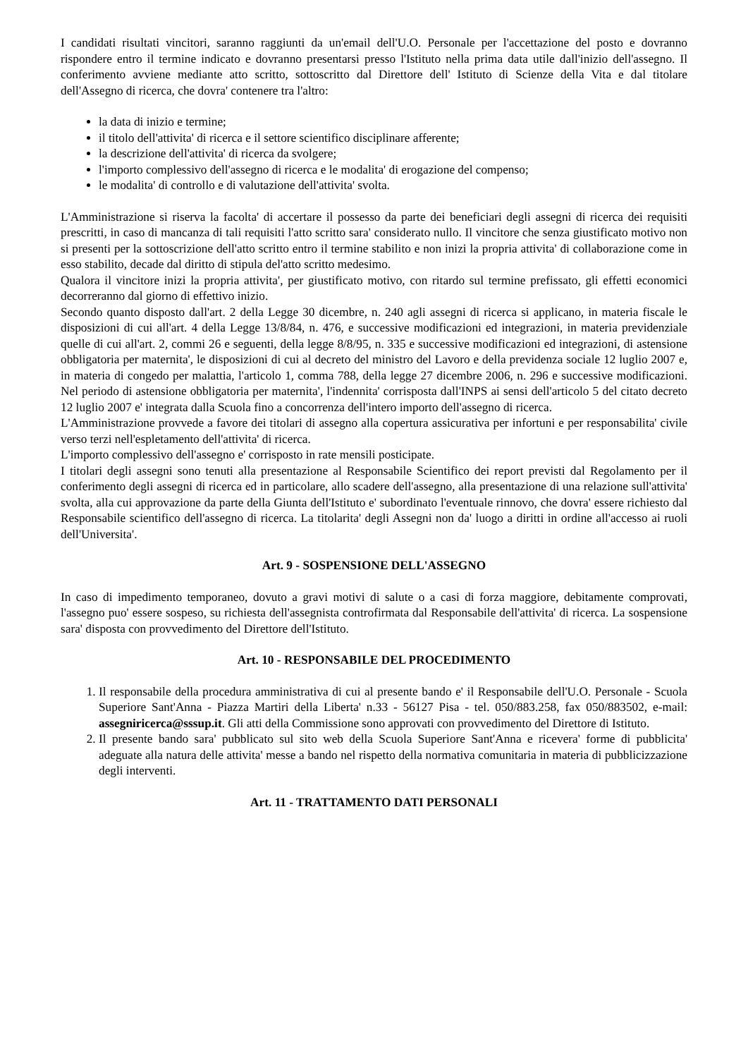I candidati risultati vincitori, saranno raggiunti da un'email dell'U.O. Personale per l'accettazione del posto e dovranno rispondere entro il termine indicato e dovranno presentarsi presso l'Istituto nella prima data utile dall'inizio dell'assegno. Il conferimento avviene mediante atto scritto, sottoscritto dal Direttore dell' Istituto di Scienze della Vita e dal titolare dell'Assegno di ricerca, che dovra' contenere tra l'altro:
la data di inizio e termine;
il titolo dell'attivita' di ricerca e il settore scientifico disciplinare afferente;
la descrizione dell'attivita' di ricerca da svolgere;
l'importo complessivo dell'assegno di ricerca e le modalita' di erogazione del compenso;
le modalita' di controllo e di valutazione dell'attivita' svolta.
L'Amministrazione si riserva la facolta' di accertare il possesso da parte dei beneficiari degli assegni di ricerca dei requisiti prescritti, in caso di mancanza di tali requisiti l'atto scritto sara' considerato nullo. Il vincitore che senza giustificato motivo non si presenti per la sottoscrizione dell'atto scritto entro il termine stabilito e non inizi la propria attivita' di collaborazione come in esso stabilito, decade dal diritto di stipula del'atto scritto medesimo.
Qualora il vincitore inizi la propria attivita', per giustificato motivo, con ritardo sul termine prefissato, gli effetti economici decorreranno dal giorno di effettivo inizio.
Secondo quanto disposto dall'art. 2 della Legge 30 dicembre, n. 240 agli assegni di ricerca si applicano, in materia fiscale le disposizioni di cui all'art. 4 della Legge 13/8/84, n. 476, e successive modificazioni ed integrazioni, in materia previdenziale quelle di cui all'art. 2, commi 26 e seguenti, della legge 8/8/95, n. 335 e successive modificazioni ed integrazioni, di astensione obbligatoria per maternita', le disposizioni di cui al decreto del ministro del Lavoro e della previdenza sociale 12 luglio 2007 e, in materia di congedo per malattia, l'articolo 1, comma 788, della legge 27 dicembre 2006, n. 296 e successive modificazioni. Nel periodo di astensione obbligatoria per maternita', l'indennita' corrisposta dall'INPS ai sensi dell'articolo 5 del citato decreto 12 luglio 2007 e' integrata dalla Scuola fino a concorrenza dell'intero importo dell'assegno di ricerca.
L'Amministrazione provvede a favore dei titolari di assegno alla copertura assicurativa per infortuni e per responsabilita' civile verso terzi nell'espletamento dell'attivita' di ricerca.
L'importo complessivo dell'assegno e' corrisposto in rate mensili posticipate.
I titolari degli assegni sono tenuti alla presentazione al Responsabile Scientifico dei report previsti dal Regolamento per il conferimento degli assegni di ricerca ed in particolare, allo scadere dell'assegno, alla presentazione di una relazione sull'attivita' svolta, alla cui approvazione da parte della Giunta dell'Istituto e' subordinato l'eventuale rinnovo, che dovra' essere richiesto dal Responsabile scientifico dell'assegno di ricerca. La titolarita' degli Assegni non da' luogo a diritti in ordine all'accesso ai ruoli dell'Universita'.
Art. 9 - SOSPENSIONE DELL'ASSEGNO
In caso di impedimento temporaneo, dovuto a gravi motivi di salute o a casi di forza maggiore, debitamente comprovati, l'assegno puo' essere sospeso, su richiesta dell'assegnista controfirmata dal Responsabile dell'attivita' di ricerca. La sospensione sara' disposta con provvedimento del Direttore dell'Istituto.
Art. 10 - RESPONSABILE DEL PROCEDIMENTO
1. Il responsabile della procedura amministrativa di cui al presente bando e' il Responsabile dell'U.O. Personale - Scuola Superiore Sant'Anna - Piazza Martiri della Liberta' n.33 - 56127 Pisa - tel. 050/883.258, fax 050/883502, e-mail: assegniricerca@sssup.it. Gli atti della Commissione sono approvati con provvedimento del Direttore di Istituto.
2. Il presente bando sara' pubblicato sul sito web della Scuola Superiore Sant'Anna e ricevera' forme di pubblicita' adeguate alla natura delle attivita' messe a bando nel rispetto della normativa comunitaria in materia di pubblicizzazione degli interventi.
Art. 11 - TRATTAMENTO DATI PERSONALI